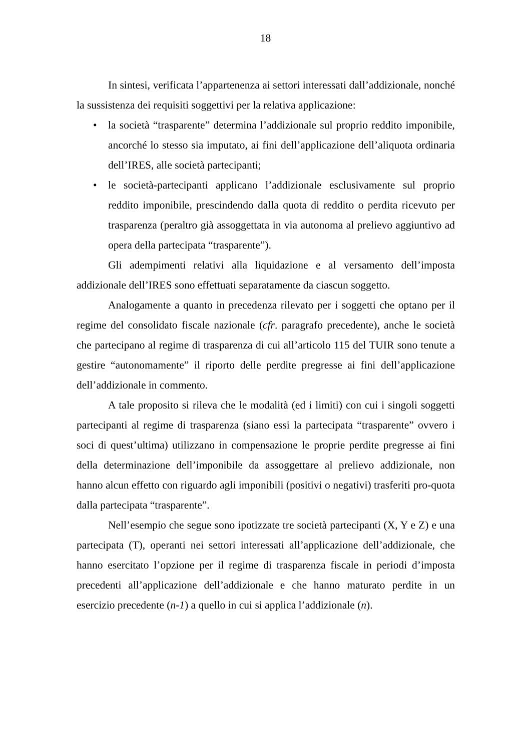18
In sintesi, verificata l’appartenenza ai settori interessati dall’addizionale, nonché la sussistenza dei requisiti soggettivi per la relativa applicazione:
• la società “trasparente” determina l’addizionale sul proprio reddito imponibile, ancorché lo stesso sia imputato, ai fini dell’applicazione dell’aliquota ordinaria dell’IRES, alle società partecipanti;
• le società-partecipanti applicano l’addizionale esclusivamente sul proprio reddito imponibile, prescindendo dalla quota di reddito o perdita ricevuto per trasparenza (peraltro già assoggettata in via autonoma al prelievo aggiuntivo ad opera della partecipata “trasparente”).
Gli adempimenti relativi alla liquidazione e al versamento dell’imposta addizionale dell’IRES sono effettuati separatamente da ciascun soggetto.
Analogamente a quanto in precedenza rilevato per i soggetti che optano per il regime del consolidato fiscale nazionale (cfr. paragrafo precedente), anche le società che partecipano al regime di trasparenza di cui all’articolo 115 del TUIR sono tenute a gestire “autonomamente” il riporto delle perdite pregresse ai fini dell’applicazione dell’addizionale in commento.
A tale proposito si rileva che le modalità (ed i limiti) con cui i singoli soggetti partecipanti al regime di trasparenza (siano essi la partecipata “trasparente” ovvero i soci di quest’ultima) utilizzano in compensazione le proprie perdite pregresse ai fini della determinazione dell’imponibile da assoggettare al prelievo addizionale, non hanno alcun effetto con riguardo agli imponibili (positivi o negativi) trasferiti pro-quota dalla partecipata “trasparente”.
Nell’esempio che segue sono ipotizzate tre società partecipanti (X, Y e Z) e una partecipata (T), operanti nei settori interessati all’applicazione dell’addizionale, che hanno esercitato l’opzione per il regime di trasparenza fiscale in periodi d’imposta precedenti all’applicazione dell’addizionale e che hanno maturato perdite in un esercizio precedente (n-1) a quello in cui si applica l’addizionale (n).